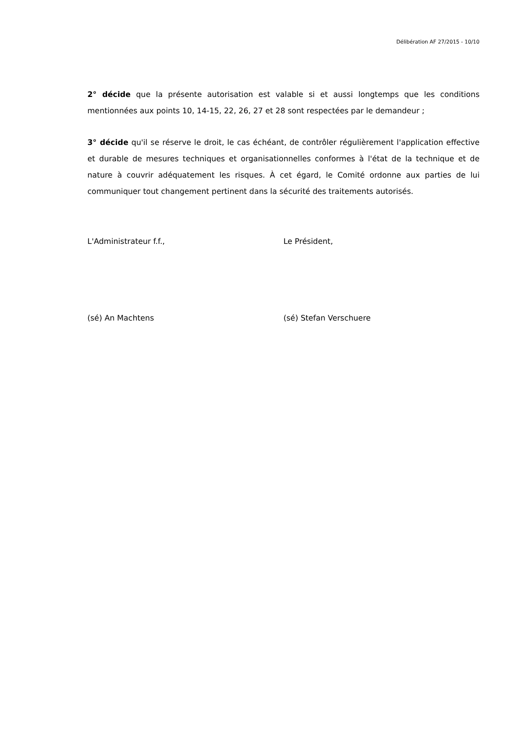Délibération AF 27/2015 - 10/10
2° décide que la présente autorisation est valable si et aussi longtemps que les conditions mentionnées aux points 10, 14-15, 22, 26, 27 et 28 sont respectées par le demandeur ;
3° décide qu'il se réserve le droit, le cas échéant, de contrôler régulièrement l'application effective et durable de mesures techniques et organisationnelles conformes à l'état de la technique et de nature à couvrir adéquatement les risques. À cet égard, le Comité ordonne aux parties de lui communiquer tout changement pertinent dans la sécurité des traitements autorisés.
L'Administrateur f.f., Le Président,
(sé) An Machtens (sé) Stefan Verschuere